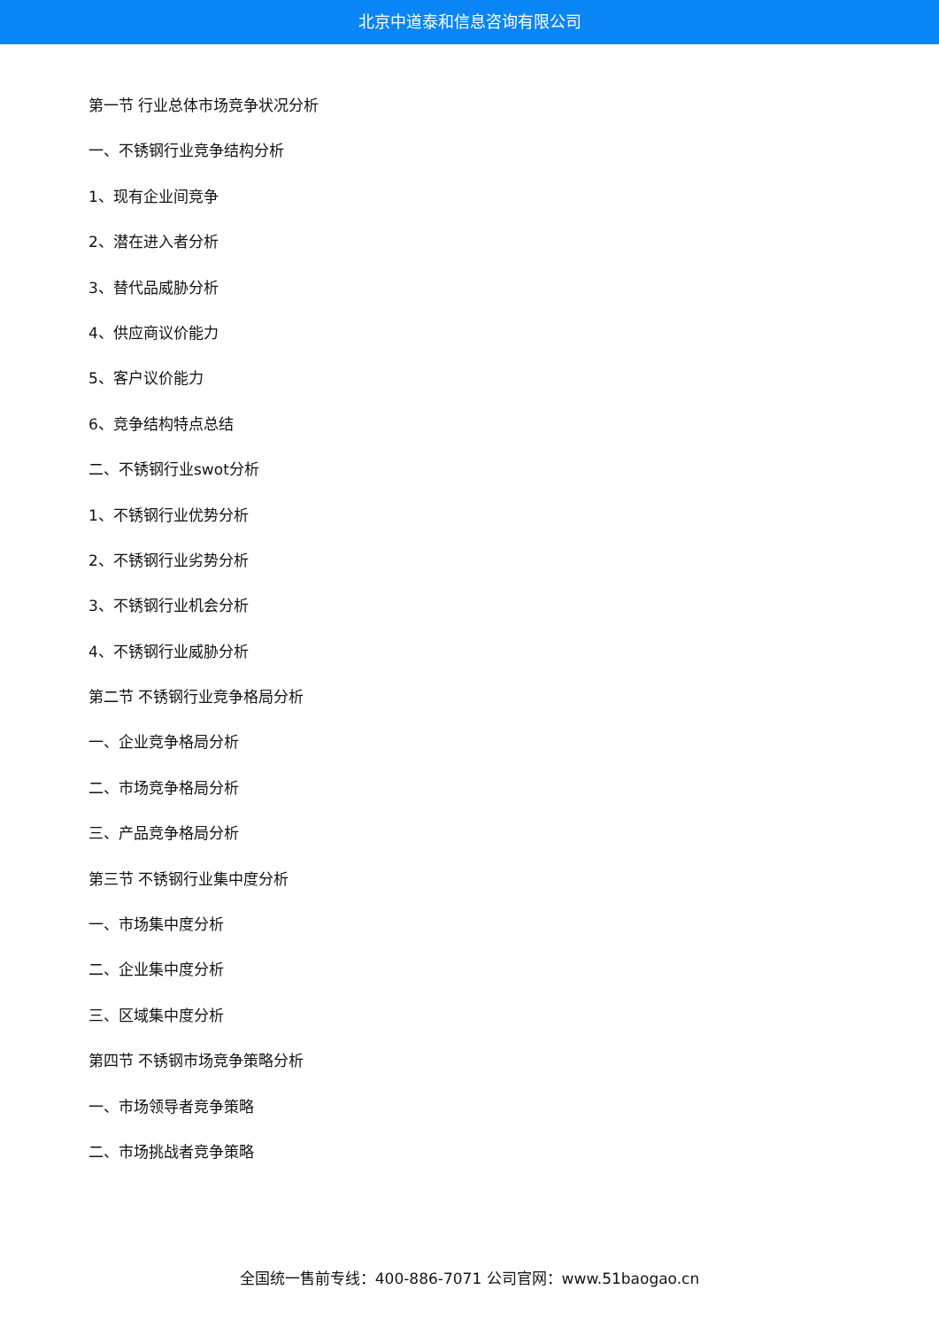北京中道泰和信息咨询有限公司
第一节 行业总体市场竞争状况分析
一、不锈钢行业竞争结构分析
1、现有企业间竞争
2、潜在进入者分析
3、替代品威胁分析
4、供应商议价能力
5、客户议价能力
6、竞争结构特点总结
二、不锈钢行业swot分析
1、不锈钢行业优势分析
2、不锈钢行业劣势分析
3、不锈钢行业机会分析
4、不锈钢行业威胁分析
第二节 不锈钢行业竞争格局分析
一、企业竞争格局分析
二、市场竞争格局分析
三、产品竞争格局分析
第三节 不锈钢行业集中度分析
一、市场集中度分析
二、企业集中度分析
三、区域集中度分析
第四节 不锈钢市场竞争策略分析
一、市场领导者竞争策略
二、市场挑战者竞争策略
全国统一售前专线：400-886-7071 公司官网：www.51baogao.cn